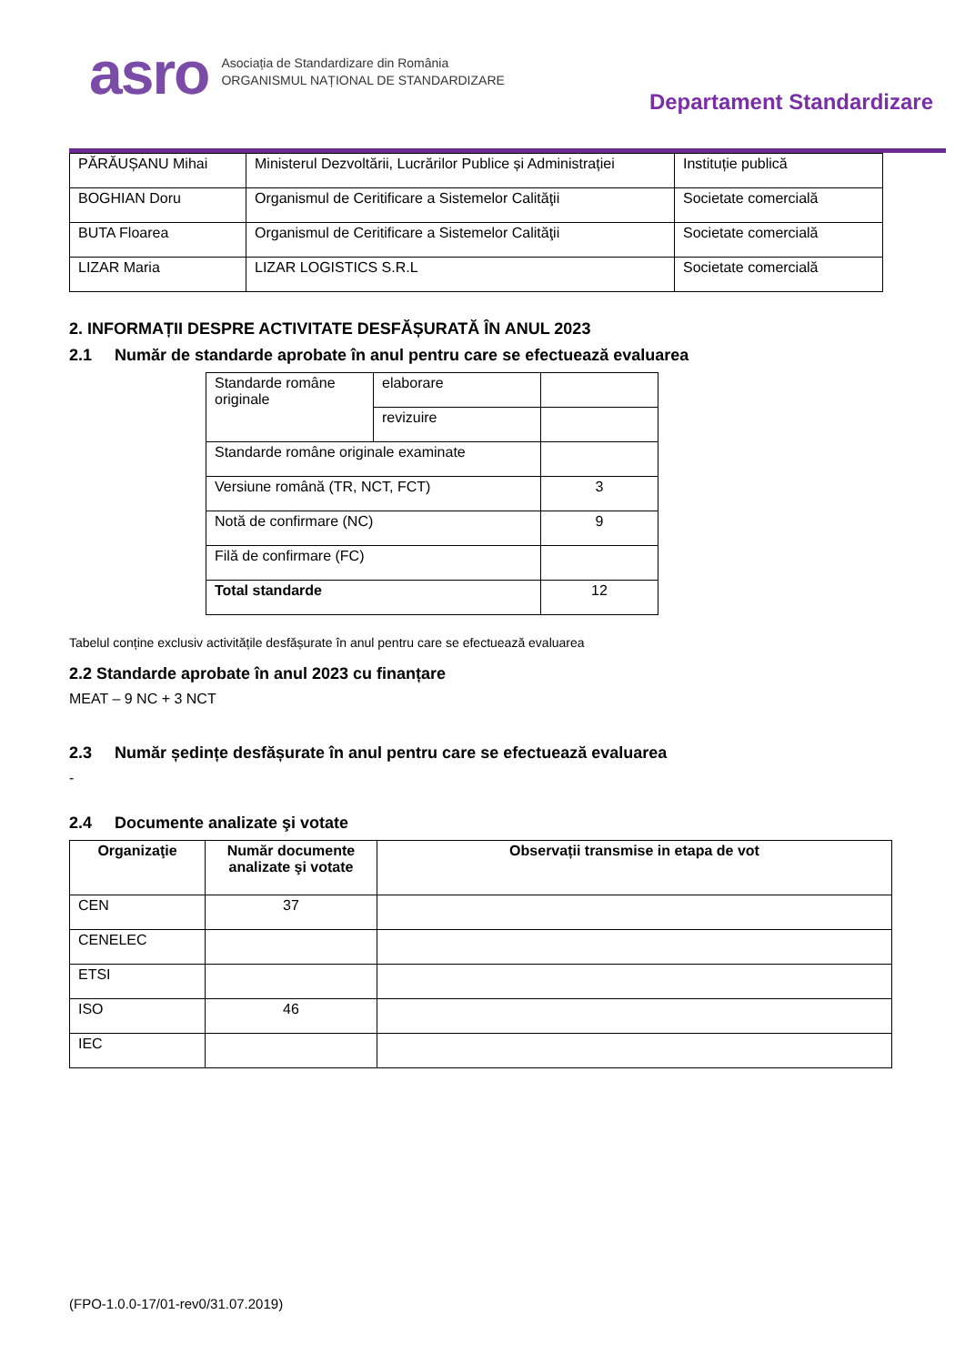asro
Asociația de Standardizare din România
ORGANISMUL NAȚIONAL DE STANDARDIZARE
Departament Standardizare
| PĂRĂUȘANU Mihai | Ministerul Dezvoltării, Lucrărilor Publice și Administrației | Instituție publică |
| BOGHIAN Doru | Organismul de Ceritificare a Sistemelor Calităţii | Societate comercială |
| BUTA Floarea | Organismul de Ceritificare a Sistemelor Calităţii | Societate comercială |
| LIZAR Maria | LIZAR LOGISTICS S.R.L | Societate comercială |
2. INFORMAȚII DESPRE ACTIVITATE DESFĂȘURATĂ ÎN ANUL 2023
2.1 Număr de standarde aprobate în anul pentru care se efectuează evaluarea
| Standarde române originale | elaborare | |
| | revizuire | |
| Standarde române originale examinate | | |
| Versiune română (TR, NCT, FCT) | | 3 |
| Notă de confirmare (NC) | | 9 |
| Filă de confirmare (FC) | | |
| Total standarde | | 12 |
Tabelul conține exclusiv activitățile desfășurate în anul pentru care se efectuează evaluarea
2.2 Standarde aprobate în anul 2023 cu finanțare
MEAT – 9 NC + 3 NCT
2.3 Număr ședințe desfășurate în anul pentru care se efectuează evaluarea
-
2.4 Documente analizate şi votate
| Organizaţie | Număr documente analizate şi votate | Observații transmise in etapa de vot |
| --- | --- | --- |
| CEN | 37 | |
| CENELEC | | |
| ETSI | | |
| ISO | 46 | |
| IEC | | |
(FPO-1.0.0-17/01-rev0/31.07.2019)